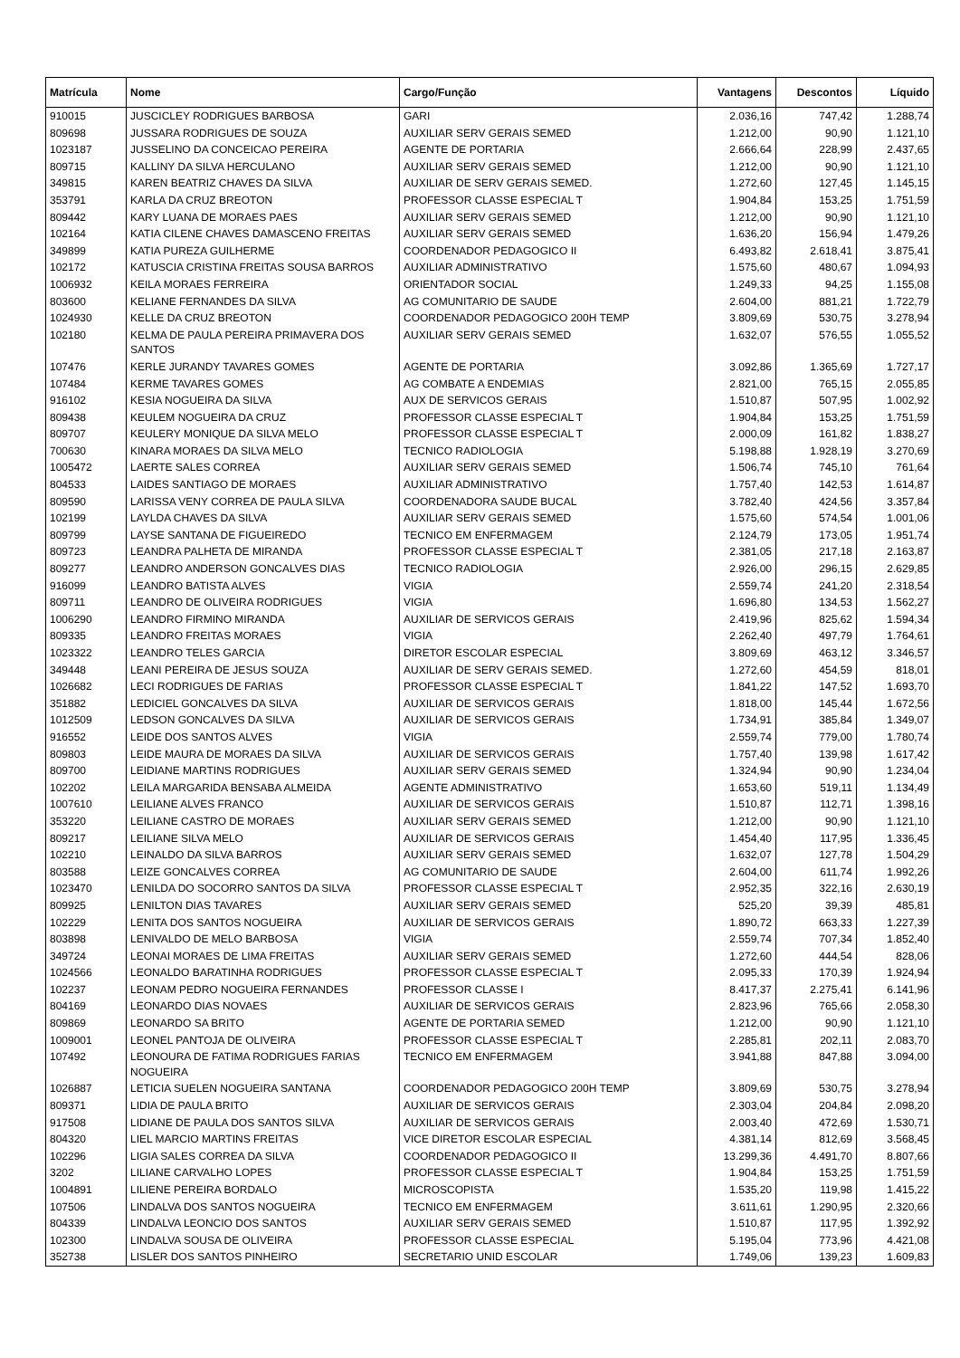| Matrícula | Nome | Cargo/Função | Vantagens | Descontos | Líquido |
| --- | --- | --- | --- | --- | --- |
| 910015 | JUSCICLEY RODRIGUES BARBOSA | GARI | 2.036,16 | 747,42 | 1.288,74 |
| 809698 | JUSSARA RODRIGUES DE SOUZA | AUXILIAR SERV GERAIS SEMED | 1.212,00 | 90,90 | 1.121,10 |
| 1023187 | JUSSELINO DA CONCEICAO PEREIRA | AGENTE DE PORTARIA | 2.666,64 | 228,99 | 2.437,65 |
| 809715 | KALLINY DA SILVA HERCULANO | AUXILIAR SERV GERAIS SEMED | 1.212,00 | 90,90 | 1.121,10 |
| 349815 | KAREN BEATRIZ CHAVES DA SILVA | AUXILIAR DE SERV GERAIS SEMED. | 1.272,60 | 127,45 | 1.145,15 |
| 353791 | KARLA DA CRUZ BREOTON | PROFESSOR CLASSE ESPECIAL T | 1.904,84 | 153,25 | 1.751,59 |
| 809442 | KARY LUANA DE MORAES PAES | AUXILIAR SERV GERAIS SEMED | 1.212,00 | 90,90 | 1.121,10 |
| 102164 | KATIA CILENE CHAVES DAMASCENO FREITAS | AUXILIAR SERV GERAIS SEMED | 1.636,20 | 156,94 | 1.479,26 |
| 349899 | KATIA PUREZA GUILHERME | COORDENADOR PEDAGOGICO II | 6.493,82 | 2.618,41 | 3.875,41 |
| 102172 | KATUSCIA CRISTINA FREITAS SOUSA BARROS | AUXILIAR ADMINISTRATIVO | 1.575,60 | 480,67 | 1.094,93 |
| 1006932 | KEILA MORAES FERREIRA | ORIENTADOR SOCIAL | 1.249,33 | 94,25 | 1.155,08 |
| 803600 | KELIANE FERNANDES DA SILVA | AG COMUNITARIO DE SAUDE | 2.604,00 | 881,21 | 1.722,79 |
| 1024930 | KELLE DA CRUZ BREOTON | COORDENADOR PEDAGOGICO 200H TEMP | 3.809,69 | 530,75 | 3.278,94 |
| 102180 | KELMA DE PAULA PEREIRA PRIMAVERA DOS SANTOS | AUXILIAR SERV GERAIS SEMED | 1.632,07 | 576,55 | 1.055,52 |
| 107476 | KERLE JURANDY TAVARES GOMES | AGENTE DE PORTARIA | 3.092,86 | 1.365,69 | 1.727,17 |
| 107484 | KERME TAVARES GOMES | AG COMBATE A ENDEMIAS | 2.821,00 | 765,15 | 2.055,85 |
| 916102 | KESIA NOGUEIRA DA SILVA | AUX DE SERVICOS GERAIS | 1.510,87 | 507,95 | 1.002,92 |
| 809438 | KEULEM NOGUEIRA DA CRUZ | PROFESSOR CLASSE ESPECIAL T | 1.904,84 | 153,25 | 1.751,59 |
| 809707 | KEULERY MONIQUE DA SILVA MELO | PROFESSOR CLASSE ESPECIAL T | 2.000,09 | 161,82 | 1.838,27 |
| 700630 | KINARA MORAES DA SILVA MELO | TECNICO RADIOLOGIA | 5.198,88 | 1.928,19 | 3.270,69 |
| 1005472 | LAERTE SALES CORREA | AUXILIAR SERV GERAIS SEMED | 1.506,74 | 745,10 | 761,64 |
| 804533 | LAIDES SANTIAGO DE MORAES | AUXILIAR ADMINISTRATIVO | 1.757,40 | 142,53 | 1.614,87 |
| 809590 | LARISSA VENY CORREA DE PAULA SILVA | COORDENADORA SAUDE BUCAL | 3.782,40 | 424,56 | 3.357,84 |
| 102199 | LAYLDA CHAVES DA SILVA | AUXILIAR SERV GERAIS SEMED | 1.575,60 | 574,54 | 1.001,06 |
| 809799 | LAYSE SANTANA DE FIGUEIREDO | TECNICO EM ENFERMAGEM | 2.124,79 | 173,05 | 1.951,74 |
| 809723 | LEANDRA PALHETA DE MIRANDA | PROFESSOR CLASSE ESPECIAL T | 2.381,05 | 217,18 | 2.163,87 |
| 809277 | LEANDRO ANDERSON GONCALVES DIAS | TECNICO RADIOLOGIA | 2.926,00 | 296,15 | 2.629,85 |
| 916099 | LEANDRO BATISTA ALVES | VIGIA | 2.559,74 | 241,20 | 2.318,54 |
| 809711 | LEANDRO DE OLIVEIRA RODRIGUES | VIGIA | 1.696,80 | 134,53 | 1.562,27 |
| 1006290 | LEANDRO FIRMINO MIRANDA | AUXILIAR DE SERVICOS GERAIS | 2.419,96 | 825,62 | 1.594,34 |
| 809335 | LEANDRO FREITAS MORAES | VIGIA | 2.262,40 | 497,79 | 1.764,61 |
| 1023322 | LEANDRO TELES GARCIA | DIRETOR ESCOLAR ESPECIAL | 3.809,69 | 463,12 | 3.346,57 |
| 349448 | LEANI PEREIRA DE JESUS SOUZA | AUXILIAR DE SERV GERAIS SEMED. | 1.272,60 | 454,59 | 818,01 |
| 1026682 | LECI RODRIGUES DE FARIAS | PROFESSOR CLASSE ESPECIAL T | 1.841,22 | 147,52 | 1.693,70 |
| 351882 | LEDICIEL GONCALVES DA SILVA | AUXILIAR DE SERVICOS GERAIS | 1.818,00 | 145,44 | 1.672,56 |
| 1012509 | LEDSON GONCALVES DA SILVA | AUXILIAR DE SERVICOS GERAIS | 1.734,91 | 385,84 | 1.349,07 |
| 916552 | LEIDE DOS SANTOS ALVES | VIGIA | 2.559,74 | 779,00 | 1.780,74 |
| 809803 | LEIDE MAURA DE MORAES DA SILVA | AUXILIAR DE SERVICOS GERAIS | 1.757,40 | 139,98 | 1.617,42 |
| 809700 | LEIDIANE MARTINS RODRIGUES | AUXILIAR SERV GERAIS SEMED | 1.324,94 | 90,90 | 1.234,04 |
| 102202 | LEILA MARGARIDA BENSABA ALMEIDA | AGENTE ADMINISTRATIVO | 1.653,60 | 519,11 | 1.134,49 |
| 1007610 | LEILIANE ALVES FRANCO | AUXILIAR DE SERVICOS GERAIS | 1.510,87 | 112,71 | 1.398,16 |
| 353220 | LEILIANE CASTRO DE MORAES | AUXILIAR SERV GERAIS SEMED | 1.212,00 | 90,90 | 1.121,10 |
| 809217 | LEILIANE SILVA MELO | AUXILIAR DE SERVICOS GERAIS | 1.454,40 | 117,95 | 1.336,45 |
| 102210 | LEINALDO DA SILVA BARROS | AUXILIAR SERV GERAIS SEMED | 1.632,07 | 127,78 | 1.504,29 |
| 803588 | LEIZE GONCALVES CORREA | AG COMUNITARIO DE SAUDE | 2.604,00 | 611,74 | 1.992,26 |
| 1023470 | LENILDA DO SOCORRO SANTOS DA SILVA | PROFESSOR CLASSE ESPECIAL T | 2.952,35 | 322,16 | 2.630,19 |
| 809925 | LENILTON DIAS TAVARES | AUXILIAR SERV GERAIS SEMED | 525,20 | 39,39 | 485,81 |
| 102229 | LENITA DOS SANTOS NOGUEIRA | AUXILIAR DE SERVICOS GERAIS | 1.890,72 | 663,33 | 1.227,39 |
| 803898 | LENIVALDO DE MELO BARBOSA | VIGIA | 2.559,74 | 707,34 | 1.852,40 |
| 349724 | LEONAI MORAES DE LIMA FREITAS | AUXILIAR SERV GERAIS SEMED | 1.272,60 | 444,54 | 828,06 |
| 1024566 | LEONALDO BARATINHA RODRIGUES | PROFESSOR CLASSE ESPECIAL T | 2.095,33 | 170,39 | 1.924,94 |
| 102237 | LEONAM PEDRO NOGUEIRA FERNANDES | PROFESSOR CLASSE I | 8.417,37 | 2.275,41 | 6.141,96 |
| 804169 | LEONARDO DIAS NOVAES | AUXILIAR DE SERVICOS GERAIS | 2.823,96 | 765,66 | 2.058,30 |
| 809869 | LEONARDO SA BRITO | AGENTE DE PORTARIA SEMED | 1.212,00 | 90,90 | 1.121,10 |
| 1009001 | LEONEL PANTOJA DE OLIVEIRA | PROFESSOR CLASSE ESPECIAL T | 2.285,81 | 202,11 | 2.083,70 |
| 107492 | LEONOURA DE FATIMA RODRIGUES FARIAS NOGUEIRA | TECNICO EM ENFERMAGEM | 3.941,88 | 847,88 | 3.094,00 |
| 1026887 | LETICIA SUELEN NOGUEIRA SANTANA | COORDENADOR PEDAGOGICO 200H TEMP | 3.809,69 | 530,75 | 3.278,94 |
| 809371 | LIDIA DE PAULA BRITO | AUXILIAR DE SERVICOS GERAIS | 2.303,04 | 204,84 | 2.098,20 |
| 917508 | LIDIANE DE PAULA DOS SANTOS SILVA | AUXILIAR DE SERVICOS GERAIS | 2.003,40 | 472,69 | 1.530,71 |
| 804320 | LIEL MARCIO MARTINS FREITAS | VICE DIRETOR ESCOLAR ESPECIAL | 4.381,14 | 812,69 | 3.568,45 |
| 102296 | LIGIA SALES CORREA DA SILVA | COORDENADOR PEDAGOGICO II | 13.299,36 | 4.491,70 | 8.807,66 |
| 3202 | LILIANE CARVALHO LOPES | PROFESSOR CLASSE ESPECIAL T | 1.904,84 | 153,25 | 1.751,59 |
| 1004891 | LILIENE PEREIRA BORDALO | MICROSCOPISTA | 1.535,20 | 119,98 | 1.415,22 |
| 107506 | LINDALVA DOS SANTOS NOGUEIRA | TECNICO EM ENFERMAGEM | 3.611,61 | 1.290,95 | 2.320,66 |
| 804339 | LINDALVA LEONCIO DOS SANTOS | AUXILIAR SERV GERAIS SEMED | 1.510,87 | 117,95 | 1.392,92 |
| 102300 | LINDALVA SOUSA DE OLIVEIRA | PROFESSOR CLASSE ESPECIAL | 5.195,04 | 773,96 | 4.421,08 |
| 352738 | LISLER DOS SANTOS PINHEIRO | SECRETARIO UNID ESCOLAR | 1.749,06 | 139,23 | 1.609,83 |